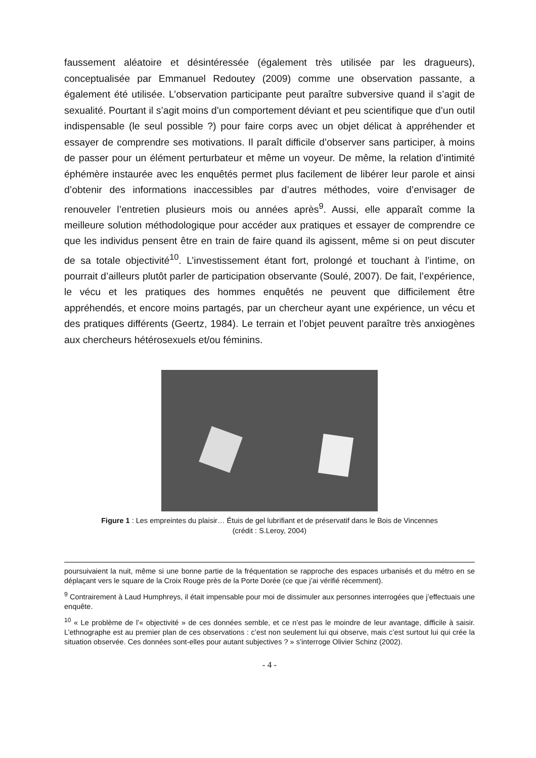faussement aléatoire et désintéressée (également très utilisée par les dragueurs), conceptualisée par Emmanuel Redoutey (2009) comme une observation passante, a également été utilisée. L’observation participante peut paraître subversive quand il s’agit de sexualité. Pourtant il s’agit moins d’un comportement déviant et peu scientifique que d’un outil indispensable (le seul possible ?) pour faire corps avec un objet délicat à appréhender et essayer de comprendre ses motivations. Il paraît difficile d’observer sans participer, à moins de passer pour un élément perturbateur et même un voyeur. De même, la relation d’intimité éphémère instaurée avec les enquêtés permet plus facilement de libérer leur parole et ainsi d’obtenir des informations inaccessibles par d’autres méthodes, voire d’envisager de renouveler l’entretien plusieurs mois ou années après<sup>9</sup>. Aussi, elle apparaît comme la meilleure solution méthodologique pour accéder aux pratiques et essayer de comprendre ce que les individus pensent être en train de faire quand ils agissent, même si on peut discuter de sa totale objectivité<sup>10</sup>. L’investissement étant fort, prolongé et touchant à l’intime, on pourrait d’ailleurs plutôt parler de participation observante (Soulé, 2007). De fait, l’expérience, le vécu et les pratiques des hommes enquêtés ne peuvent que difficilement être appréhendés, et encore moins partagés, par un chercheur ayant une expérience, un vécu et des pratiques différents (Geertz, 1984). Le terrain et l’objet peuvent paraître très anxiogènes aux chercheurs hétérosexuels et/ou féminins.
Figure 1 : Les empreintes du plaisir… Étuis de gel lubrifiant et de préservatif dans le Bois de Vincennes
(crédit : S.Leroy, 2004)
poursuivaient la nuit, même si une bonne partie de la fréquentation se rapproche des espaces urbanisés et du métro en se déplaçant vers le square de la Croix Rouge près de la Porte Dorée (ce que j’ai vérifié récemment).
<sup>9</sup> Contrairement à Laud Humphreys, il était impensable pour moi de dissimuler aux personnes interrogées que j’effectuais une enquête.
<sup>10</sup> « Le problème de l’« objectivité » de ces données semble, et ce n’est pas le moindre de leur avantage, difficile à saisir. L’ethnographe est au premier plan de ces observations : c’est non seulement lui qui observe, mais c’est surtout lui qui crée la situation observée. Ces données sont-elles pour autant subjectives ? » s’interroge Olivier Schinz (2002).
- 4 -